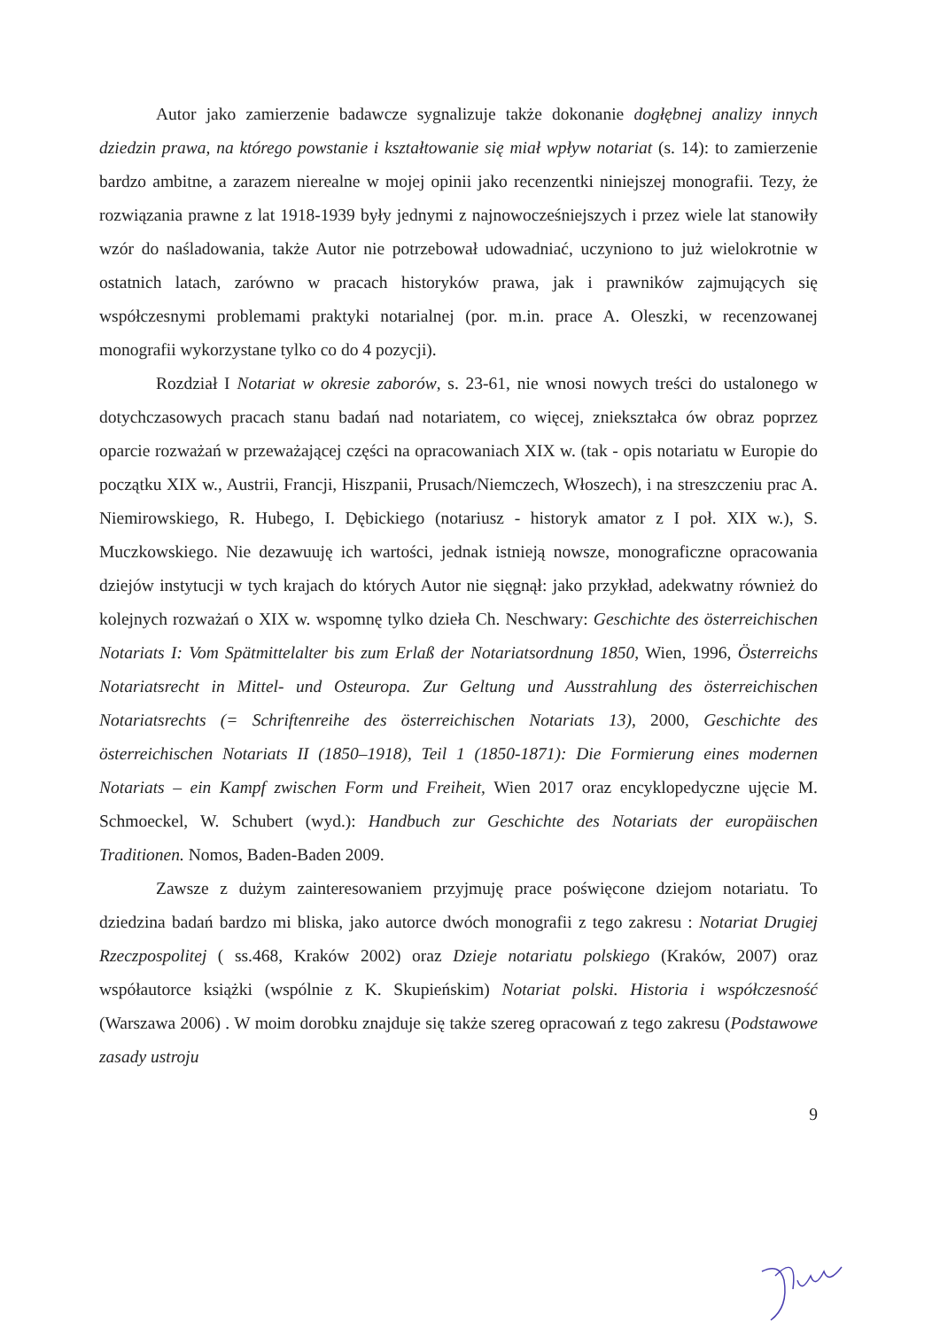Autor jako zamierzenie badawcze sygnalizuje także dokonanie dogłębnej analizy innych dziedzin prawa, na którego powstanie i kształtowanie się miał wpływ notariat (s. 14): to zamierzenie bardzo ambitne, a zarazem nierealne w mojej opinii jako recenzentki niniejszej monografii. Tezy, że rozwiązania prawne z lat 1918-1939 były jednymi z najnowocześniejszych i przez wiele lat stanowiły wzór do naśladowania, także Autor nie potrzebował udowadniać, uczyniono to już wielokrotnie w ostatnich latach, zarówno w pracach historyków prawa, jak i prawników zajmujących się współczesnymi problemami praktyki notarialnej (por. m.in. prace A. Oleszki, w recenzowanej monografii wykorzystane tylko co do 4 pozycji).
Rozdział I Notariat w okresie zaborów, s. 23-61, nie wnosi nowych treści do ustalonego w dotychczasowych pracach stanu badań nad notariatem, co więcej, zniekształca ów obraz poprzez oparcie rozważań w przeważającej części na opracowaniach XIX w. (tak - opis notariatu w Europie do początku XIX w., Austrii, Francji, Hiszpanii, Prusach/Niemczech, Włoszech), i na streszczeniu prac A. Niemirowskiego, R. Hubego, I. Dębickiego (notariusz - historyk amator z I poł. XIX w.), S. Muczkowskiego. Nie dezawuuję ich wartości, jednak istnieją nowsze, monograficzne opracowania dziejów instytucji w tych krajach do których Autor nie sięgnął: jako przykład, adekwatny również do kolejnych rozważań o XIX w. wspomnę tylko dzieła Ch. Neschwary: Geschichte des österreichischen Notariats I: Vom Spätmittelalter bis zum Erlaß der Notariatsordnung 1850, Wien, 1996, Österreichs Notariatsrecht in Mittel- und Osteuropa. Zur Geltung und Ausstrahlung des österreichischen Notariatsrechts (= Schriftenreihe des österreichischen Notariats 13), 2000, Geschichte des österreichischen Notariats II (1850–1918), Teil 1 (1850-1871): Die Formierung eines modernen Notariats – ein Kampf zwischen Form und Freiheit, Wien 2017 oraz encyklopedyczne ujęcie M. Schmoeckel, W. Schubert (wyd.): Handbuch zur Geschichte des Notariats der europäischen Traditionen. Nomos, Baden-Baden 2009.
Zawsze z dużym zainteresowaniem przyjmuję prace poświęcone dziejom notariatu. To dziedzina badań bardzo mi bliska, jako autorce dwóch monografii z tego zakresu : Notariat Drugiej Rzeczpospolitej ( ss.468, Kraków 2002) oraz Dzieje notariatu polskiego (Kraków, 2007) oraz współautorce książki (wspólnie z K. Skupieńskim) Notariat polski. Historia i współczesność (Warszawa 2006) . W moim dorobku znajduje się także szereg opracowań z tego zakresu (Podstawowe zasady ustroju
9